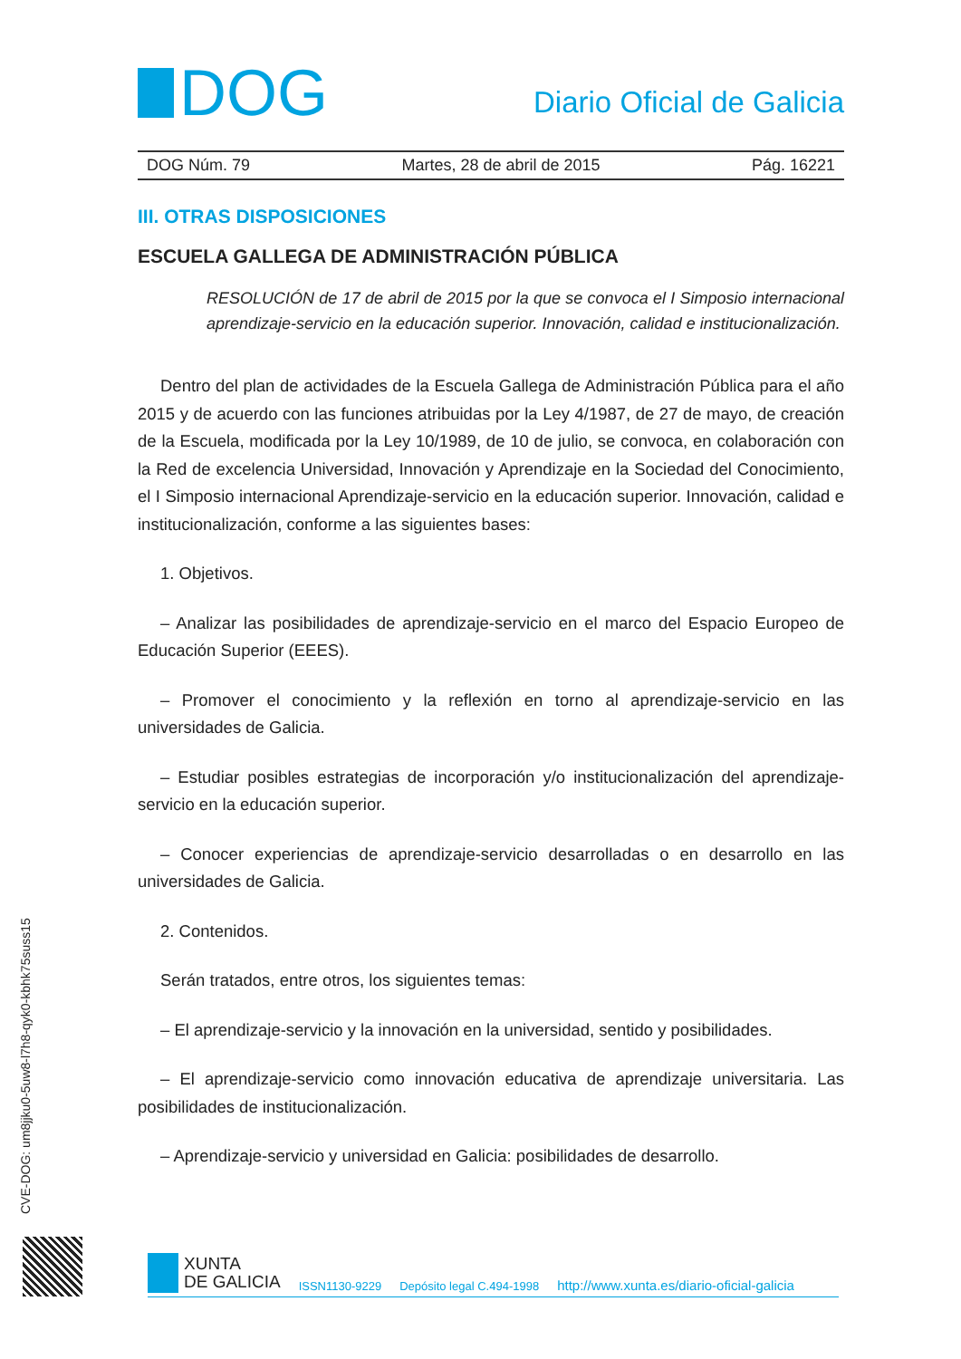DOG
Diario Oficial de Galicia
DOG Núm. 79 Martes, 28 de abril de 2015 Pág. 16221
III. OTRAS DISPOSICIONES
ESCUELA GALLEGA DE ADMINISTRACIÓN PÚBLICA
RESOLUCIÓN de 17 de abril de 2015 por la que se convoca el I Simposio internacional aprendizaje-servicio en la educación superior. Innovación, calidad e institucionalización.
Dentro del plan de actividades de la Escuela Gallega de Administración Pública para el año 2015 y de acuerdo con las funciones atribuidas por la Ley 4/1987, de 27 de mayo, de creación de la Escuela, modificada por la Ley 10/1989, de 10 de julio, se convoca, en colaboración con la Red de excelencia Universidad, Innovación y Aprendizaje en la Sociedad del Conocimiento, el I Simposio internacional Aprendizaje-servicio en la educación superior. Innovación, calidad e institucionalización, conforme a las siguientes bases:
1. Objetivos.
– Analizar las posibilidades de aprendizaje-servicio en el marco del Espacio Europeo de Educación Superior (EEES).
– Promover el conocimiento y la reflexión en torno al aprendizaje-servicio en las universidades de Galicia.
– Estudiar posibles estrategias de incorporación y/o institucionalización del aprendizaje-servicio en la educación superior.
– Conocer experiencias de aprendizaje-servicio desarrolladas o en desarrollo en las universidades de Galicia.
2. Contenidos.
Serán tratados, entre otros, los siguientes temas:
– El aprendizaje-servicio y la innovación en la universidad, sentido y posibilidades.
– El aprendizaje-servicio como innovación educativa de aprendizaje universitaria. Las posibilidades de institucionalización.
– Aprendizaje-servicio y universidad en Galicia: posibilidades de desarrollo.
CVE-DOG: um8jjku0-5uw8-l7h8-qyk0-kbhk75suss15
XUNTA
DE GALICIA
ISSN1130-9229 Depósito legal C.494-1998 http://www.xunta.es/diario-oficial-galicia